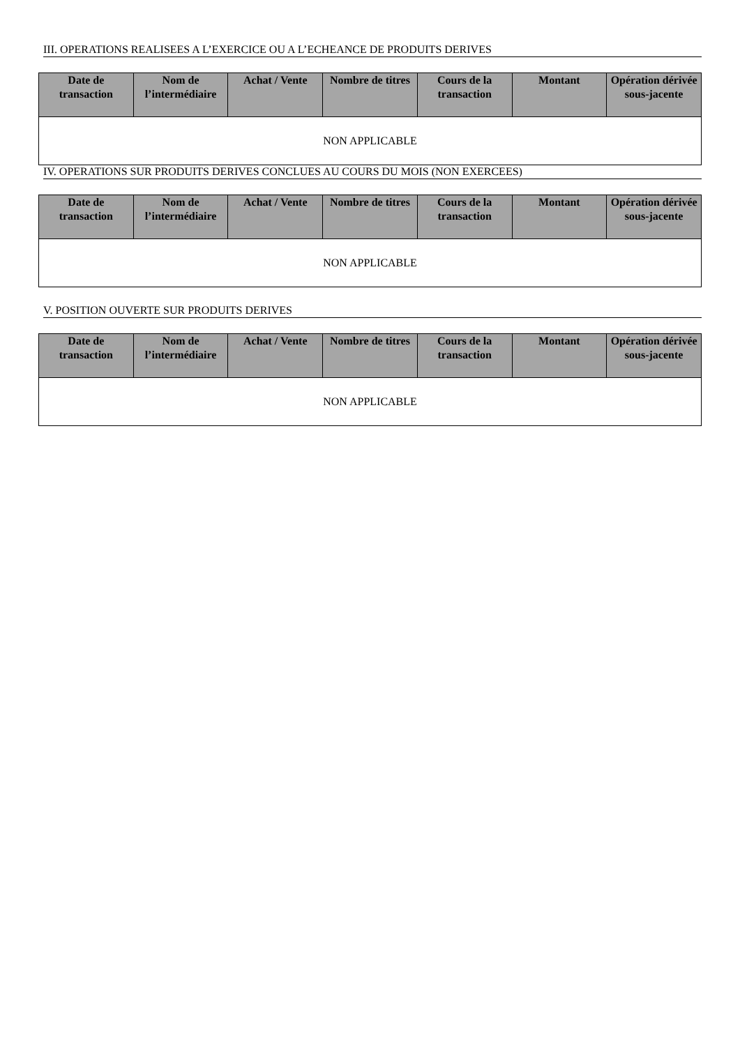III. OPERATIONS REALISEES A L’EXERCICE OU A L’ECHEANCE DE PRODUITS DERIVES
| Date de transaction | Nom de l’intermédiaire | Achat / Vente | Nombre de titres | Cours de la transaction | Montant | Opération dérivée sous-jacente |
| --- | --- | --- | --- | --- | --- | --- |
| NON APPLICABLE | | | | | | |
IV. OPERATIONS SUR PRODUITS DERIVES CONCLUES AU COURS DU MOIS (NON EXERCEES)
| Date de transaction | Nom de l’intermédiaire | Achat / Vente | Nombre de titres | Cours de la transaction | Montant | Opération dérivée sous-jacente |
| --- | --- | --- | --- | --- | --- | --- |
| NON APPLICABLE | | | | | | |
V. POSITION OUVERTE SUR PRODUITS DERIVES
| Date de transaction | Nom de l’intermédiaire | Achat / Vente | Nombre de titres | Cours de la transaction | Montant | Opération dérivée sous-jacente |
| --- | --- | --- | --- | --- | --- | --- |
| NON APPLICABLE | | | | | | |